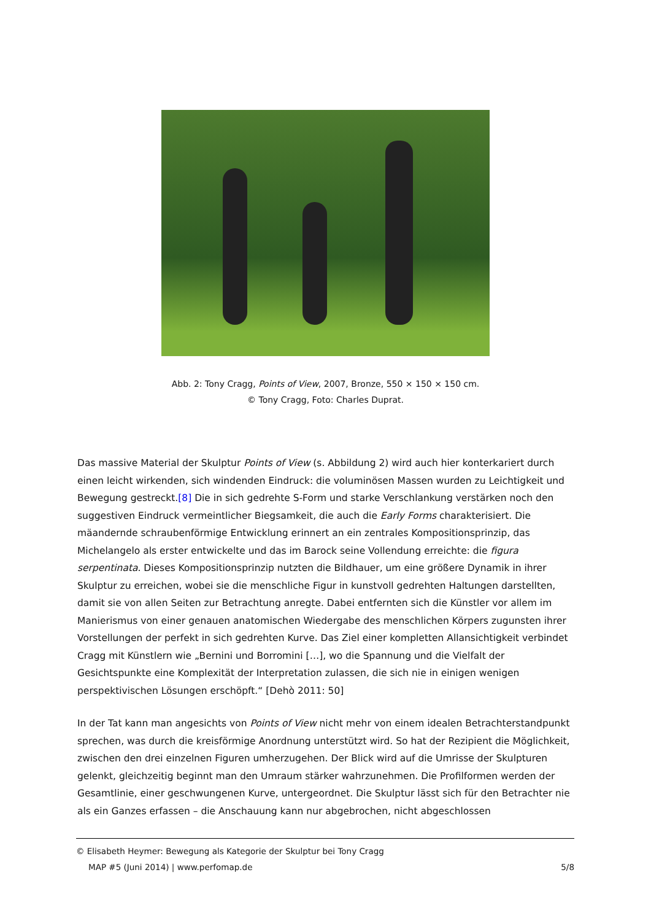Abb. 2: Tony Cragg, Points of View, 2007, Bronze, 550 × 150 × 150 cm.
© Tony Cragg, Foto: Charles Duprat.
Das massive Material der Skulptur Points of View (s. Abbildung 2) wird auch hier konterkariert durch einen leicht wirkenden, sich windenden Eindruck: die voluminösen Massen wurden zu Leichtigkeit und Bewegung gestreckt.[8] Die in sich gedrehte S-Form und starke Verschlankung verstärken noch den suggestiven Eindruck vermeintlicher Biegsamkeit, die auch die Early Forms charakterisiert. Die mäandernde schraubenförmige Entwicklung erinnert an ein zentrales Kompositionsprinzip, das Michelangelo als erster entwickelte und das im Barock seine Vollendung erreichte: die figura serpentinata. Dieses Kompositionsprinzip nutzten die Bildhauer, um eine größere Dynamik in ihrer Skulptur zu erreichen, wobei sie die menschliche Figur in kunstvoll gedrehten Haltungen darstellten, damit sie von allen Seiten zur Betrachtung anregte. Dabei entfernten sich die Künstler vor allem im Manierismus von einer genauen anatomischen Wiedergabe des menschlichen Körpers zugunsten ihrer Vorstellungen der perfekt in sich gedrehten Kurve. Das Ziel einer kompletten Allansichtigkeit verbindet Cragg mit Künstlern wie „Bernini und Borromini […], wo die Spannung und die Vielfalt der Gesichtspunkte eine Komplexität der Interpretation zulassen, die sich nie in einigen wenigen perspektivischen Lösungen erschöpft.“ [Dehò 2011: 50]
In der Tat kann man angesichts von Points of View nicht mehr von einem idealen Betrachterstandpunkt sprechen, was durch die kreisförmige Anordnung unterstützt wird. So hat der Rezipient die Möglichkeit, zwischen den drei einzelnen Figuren umherzugehen. Der Blick wird auf die Umrisse der Skulpturen gelenkt, gleichzeitig beginnt man den Umraum stärker wahrzunehmen. Die Profilformen werden der Gesamtlinie, einer geschwungenen Kurve, untergeordnet. Die Skulptur lässt sich für den Betrachter nie als ein Ganzes erfassen – die Anschauung kann nur abgebrochen, nicht abgeschlossen
© Elisabeth Heymer: Bewegung als Kategorie der Skulptur bei Tony Cragg
MAP #5 (Juni 2014) | www.perfomap.de 5/8